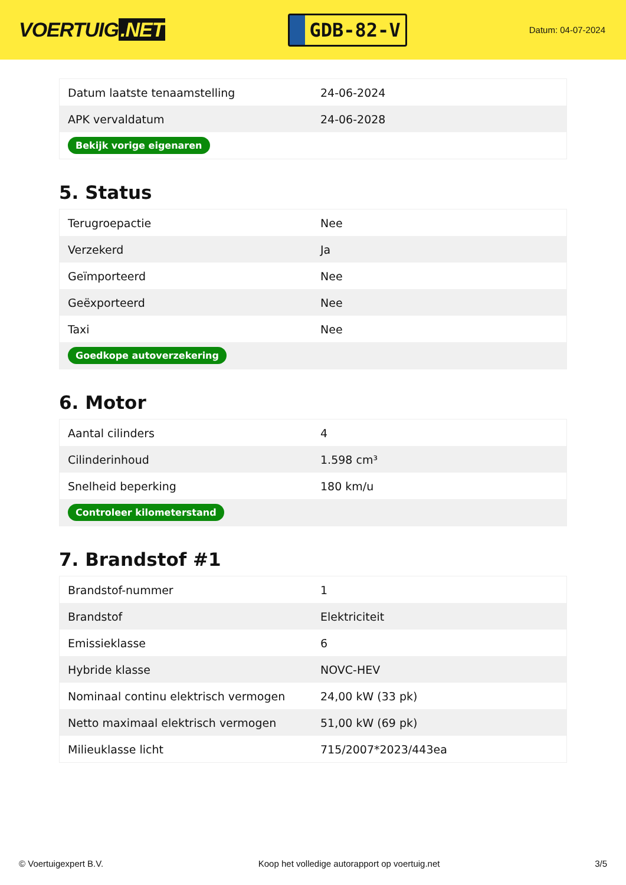VOERTUIG.NET
GDB-82-V
Datum: 04-07-2024
| Datum laatste tenaamstelling | 24-06-2024 |
| APK vervaldatum | 24-06-2028 |
| Bekijk vorige eigenaren | |
5. Status
| Terugroepactie | Nee |
| Verzekerd | Ja |
| Geïmporteerd | Nee |
| Geëxporteerd | Nee |
| Taxi | Nee |
| Goedkope autoverzekering | |
6. Motor
| Aantal cilinders | 4 |
| Cilinderinhoud | 1.598 cm³ |
| Snelheid beperking | 180 km/u |
| Controleer kilometerstand | |
7. Brandstof #1
| Brandstof-nummer | 1 |
| Brandstof | Elektriciteit |
| Emissieklasse | 6 |
| Hybride klasse | NOVC-HEV |
| Nominaal continu elektrisch vermogen | 24,00 kW (33 pk) |
| Netto maximaal elektrisch vermogen | 51,00 kW (69 pk) |
| Milieuklasse licht | 715/2007*2023/443ea |
© Voertuigexpert B.V. Koop het volledige autorapport op voertuig.net 3/5